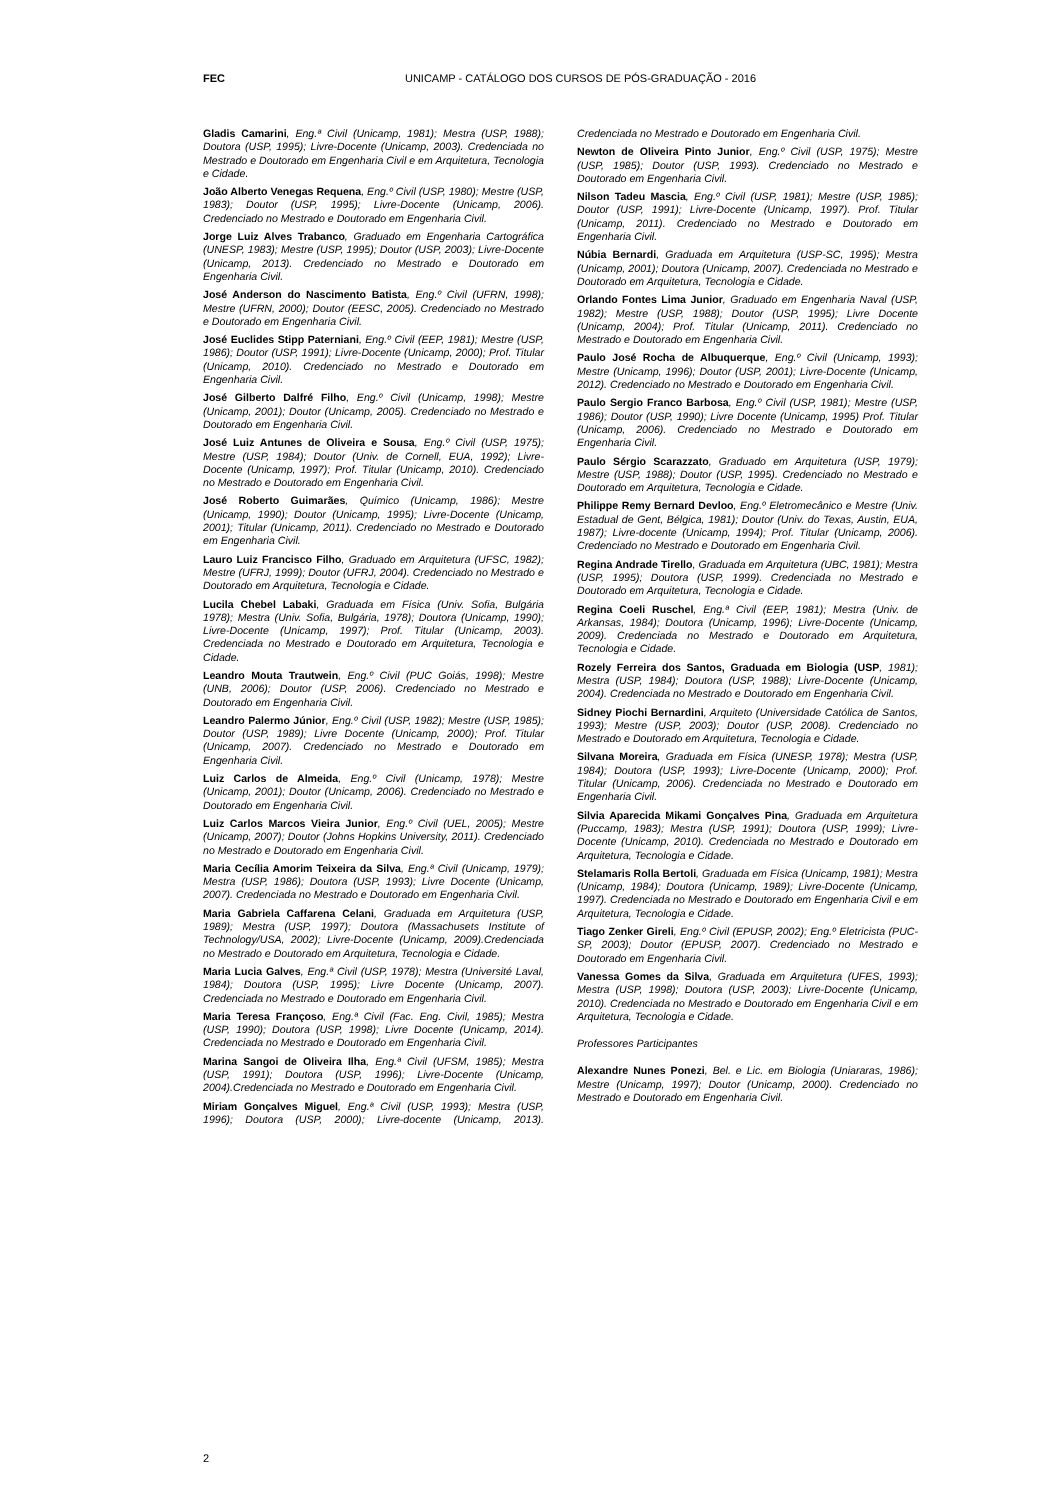FEC
UNICAMP - CATÁLOGO DOS CURSOS DE PÓS-GRADUAÇÃO - 2016
Gladis Camarini, Eng.ª Civil (Unicamp, 1981); Mestra (USP, 1988); Doutora (USP, 1995); Livre-Docente (Unicamp, 2003). Credenciada no Mestrado e Doutorado em Engenharia Civil e em Arquitetura, Tecnologia e Cidade.
João Alberto Venegas Requena, Eng.º Civil (USP, 1980); Mestre (USP, 1983); Doutor (USP, 1995); Livre-Docente (Unicamp, 2006). Credenciado no Mestrado e Doutorado em Engenharia Civil.
Jorge Luiz Alves Trabanco, Graduado em Engenharia Cartográfica (UNESP, 1983); Mestre (USP, 1995); Doutor (USP, 2003); Livre-Docente (Unicamp, 2013). Credenciado no Mestrado e Doutorado em Engenharia Civil.
José Anderson do Nascimento Batista, Eng.º Civil (UFRN, 1998); Mestre (UFRN, 2000); Doutor (EESC, 2005). Credenciado no Mestrado e Doutorado em Engenharia Civil.
José Euclides Stipp Paterniani, Eng.º Civil (EEP, 1981); Mestre (USP, 1986); Doutor (USP, 1991); Livre-Docente (Unicamp, 2000); Prof. Titular (Unicamp, 2010). Credenciado no Mestrado e Doutorado em Engenharia Civil.
José Gilberto Dalfré Filho, Eng.º Civil (Unicamp, 1998); Mestre (Unicamp, 2001); Doutor (Unicamp, 2005). Credenciado no Mestrado e Doutorado em Engenharia Civil.
José Luiz Antunes de Oliveira e Sousa, Eng.º Civil (USP, 1975); Mestre (USP, 1984); Doutor (Univ. de Cornell, EUA, 1992); Livre-Docente (Unicamp, 1997); Prof. Titular (Unicamp, 2010). Credenciado no Mestrado e Doutorado em Engenharia Civil.
José Roberto Guimarães, Químico (Unicamp, 1986); Mestre (Unicamp, 1990); Doutor (Unicamp, 1995); Livre-Docente (Unicamp, 2001); Titular (Unicamp, 2011). Credenciado no Mestrado e Doutorado em Engenharia Civil.
Lauro Luiz Francisco Filho, Graduado em Arquitetura (UFSC, 1982); Mestre (UFRJ, 1999); Doutor (UFRJ, 2004). Credenciado no Mestrado e Doutorado em Arquitetura, Tecnologia e Cidade.
Lucila Chebel Labaki, Graduada em Física (Univ. Sofia, Bulgária 1978); Mestra (Univ. Sofia, Bulgária, 1978); Doutora (Unicamp, 1990); Livre-Docente (Unicamp, 1997); Prof. Titular (Unicamp, 2003). Credenciada no Mestrado e Doutorado em Arquitetura, Tecnologia e Cidade.
Leandro Mouta Trautwein, Eng.º Civil (PUC Goiás, 1998); Mestre (UNB, 2006); Doutor (USP, 2006). Credenciado no Mestrado e Doutorado em Engenharia Civil.
Leandro Palermo Júnior, Eng.º Civil (USP, 1982); Mestre (USP, 1985); Doutor (USP, 1989); Livre Docente (Unicamp, 2000); Prof. Titular (Unicamp, 2007). Credenciado no Mestrado e Doutorado em Engenharia Civil.
Luiz Carlos de Almeida, Eng.º Civil (Unicamp, 1978); Mestre (Unicamp, 2001); Doutor (Unicamp, 2006). Credenciado no Mestrado e Doutorado em Engenharia Civil.
Luiz Carlos Marcos Vieira Junior, Eng.º Civil (UEL, 2005); Mestre (Unicamp, 2007); Doutor (Johns Hopkins University, 2011). Credenciado no Mestrado e Doutorado em Engenharia Civil.
Maria Cecília Amorim Teixeira da Silva, Eng.ª Civil (Unicamp, 1979); Mestra (USP, 1986); Doutora (USP, 1993); Livre Docente (Unicamp, 2007). Credenciada no Mestrado e Doutorado em Engenharia Civil.
Maria Gabriela Caffarena Celani, Graduada em Arquitetura (USP, 1989); Mestra (USP, 1997); Doutora (Massachusets Institute of Technology/USA, 2002); Livre-Docente (Unicamp, 2009).Credenciada no Mestrado e Doutorado em Arquitetura, Tecnologia e Cidade.
Maria Lucia Galves, Eng.ª Civil (USP, 1978); Mestra (Université Laval, 1984); Doutora (USP, 1995); Livre Docente (Unicamp, 2007). Credenciada no Mestrado e Doutorado em Engenharia Civil.
Maria Teresa Françoso, Eng.ª Civil (Fac. Eng. Civil, 1985); Mestra (USP, 1990); Doutora (USP, 1998); Livre Docente (Unicamp, 2014). Credenciada no Mestrado e Doutorado em Engenharia Civil.
Marina Sangoi de Oliveira Ilha, Eng.ª Civil (UFSM, 1985); Mestra (USP, 1991); Doutora (USP, 1996); Livre-Docente (Unicamp, 2004).Credenciada no Mestrado e Doutorado em Engenharia Civil.
Miriam Gonçalves Miguel, Eng.ª Civil (USP, 1993); Mestra (USP, 1996); Doutora (USP, 2000); Livre-docente (Unicamp, 2013). Credenciada no Mestrado e Doutorado em Engenharia Civil.
Newton de Oliveira Pinto Junior, Eng.º Civil (USP, 1975); Mestre (USP, 1985); Doutor (USP, 1993). Credenciado no Mestrado e Doutorado em Engenharia Civil.
Nilson Tadeu Mascia, Eng.º Civil (USP, 1981); Mestre (USP, 1985); Doutor (USP, 1991); Livre-Docente (Unicamp, 1997). Prof. Titular (Unicamp, 2011). Credenciado no Mestrado e Doutorado em Engenharia Civil.
Núbia Bernardi, Graduada em Arquitetura (USP-SC, 1995); Mestra (Unicamp, 2001); Doutora (Unicamp, 2007). Credenciada no Mestrado e Doutorado em Arquitetura, Tecnologia e Cidade.
Orlando Fontes Lima Junior, Graduado em Engenharia Naval (USP, 1982); Mestre (USP, 1988); Doutor (USP, 1995); Livre Docente (Unicamp, 2004); Prof. Titular (Unicamp, 2011). Credenciado no Mestrado e Doutorado em Engenharia Civil.
Paulo José Rocha de Albuquerque, Eng.º Civil (Unicamp, 1993); Mestre (Unicamp, 1996); Doutor (USP, 2001); Livre-Docente (Unicamp, 2012). Credenciado no Mestrado e Doutorado em Engenharia Civil.
Paulo Sergio Franco Barbosa, Eng.º Civil (USP, 1981); Mestre (USP, 1986); Doutor (USP, 1990); Livre Docente (Unicamp, 1995) Prof. Titular (Unicamp, 2006). Credenciado no Mestrado e Doutorado em Engenharia Civil.
Paulo Sérgio Scarazzato, Graduado em Arquitetura (USP, 1979); Mestre (USP, 1988); Doutor (USP, 1995). Credenciado no Mestrado e Doutorado em Arquitetura, Tecnologia e Cidade.
Philippe Remy Bernard Devloo, Eng.º Eletromecânico e Mestre (Univ. Estadual de Gent, Bélgica, 1981); Doutor (Univ. do Texas, Austin, EUA, 1987); Livre-docente (Unicamp, 1994); Prof. Titular (Unicamp, 2006). Credenciado no Mestrado e Doutorado em Engenharia Civil.
Regina Andrade Tirello, Graduada em Arquitetura (UBC, 1981); Mestra (USP, 1995); Doutora (USP, 1999). Credenciada no Mestrado e Doutorado em Arquitetura, Tecnologia e Cidade.
Regina Coeli Ruschel, Eng.ª Civil (EEP, 1981); Mestra (Univ. de Arkansas, 1984); Doutora (Unicamp, 1996); Livre-Docente (Unicamp, 2009). Credenciada no Mestrado e Doutorado em Arquitetura, Tecnologia e Cidade.
Rozely Ferreira dos Santos, Graduada em Biologia (USP, 1981); Mestra (USP, 1984); Doutora (USP, 1988); Livre-Docente (Unicamp, 2004). Credenciada no Mestrado e Doutorado em Engenharia Civil.
Sidney Piochi Bernardini, Arquiteto (Universidade Católica de Santos, 1993); Mestre (USP, 2003); Doutor (USP, 2008). Credenciado no Mestrado e Doutorado em Arquitetura, Tecnologia e Cidade.
Silvana Moreira, Graduada em Física (UNESP, 1978); Mestra (USP, 1984); Doutora (USP, 1993); Livre-Docente (Unicamp, 2000); Prof. Titular (Unicamp, 2006). Credenciada no Mestrado e Doutorado em Engenharia Civil.
Silvia Aparecida Mikami Gonçalves Pina, Graduada em Arquitetura (Puccamp, 1983); Mestra (USP, 1991); Doutora (USP, 1999); Livre-Docente (Unicamp, 2010). Credenciada no Mestrado e Doutorado em Arquitetura, Tecnologia e Cidade.
Stelamaris Rolla Bertoli, Graduada em Física (Unicamp, 1981); Mestra (Unicamp, 1984); Doutora (Unicamp, 1989); Livre-Docente (Unicamp, 1997). Credenciada no Mestrado e Doutorado em Engenharia Civil e em Arquitetura, Tecnologia e Cidade.
Tiago Zenker Gireli, Eng.º Civil (EPUSP, 2002); Eng.º Eletricista (PUC-SP, 2003); Doutor (EPUSP, 2007). Credenciado no Mestrado e Doutorado em Engenharia Civil.
Vanessa Gomes da Silva, Graduada em Arquitetura (UFES, 1993); Mestra (USP, 1998); Doutora (USP, 2003); Livre-Docente (Unicamp, 2010). Credenciada no Mestrado e Doutorado em Engenharia Civil e em Arquitetura, Tecnologia e Cidade.
Professores Participantes
Alexandre Nunes Ponezi, Bel. e Lic. em Biologia (Uniararas, 1986); Mestre (Unicamp, 1997); Doutor (Unicamp, 2000). Credenciado no Mestrado e Doutorado em Engenharia Civil.
2